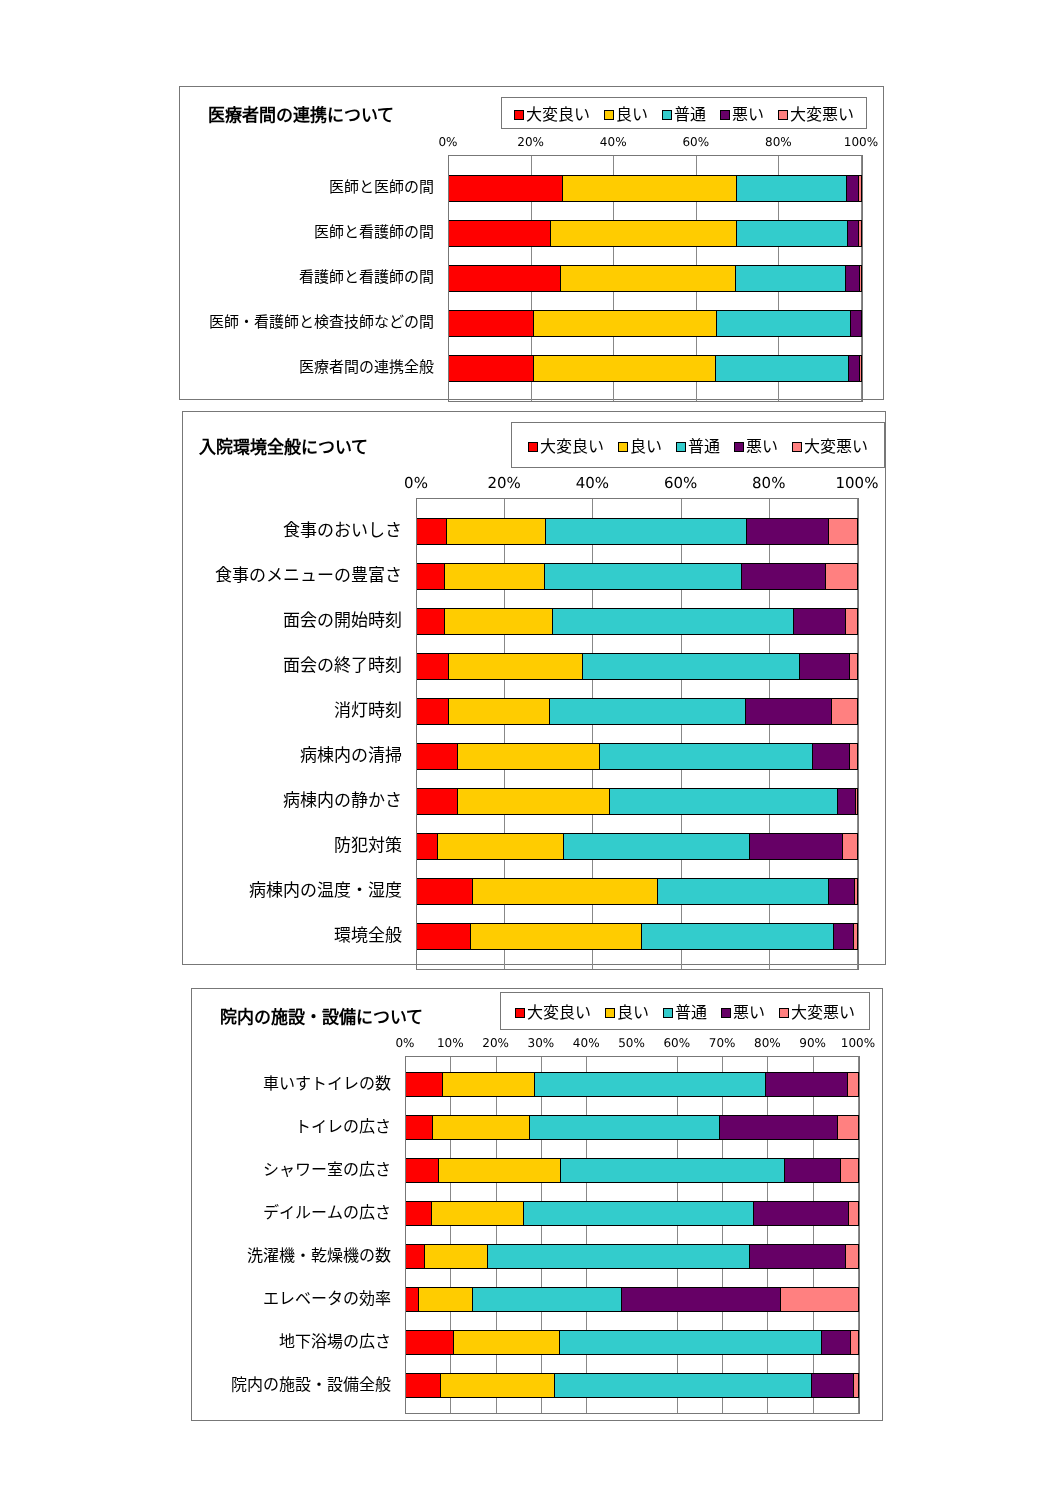医療者間の連携について
大変良い 良い 普通 悪い 大変悪い
0% 20% 40% 60% 80% 100%
医師と医師の間
医師と看護師の間
看護師と看護師の間
医師・看護師と検査技師などの間
医療者間の連携全般
入院環境全般について
大変良い 良い 普通 悪い 大変悪い
0% 20% 40% 60% 80% 100%
食事のおいしさ
食事のメニューの豊富さ
面会の開始時刻
面会の終了時刻
消灯時刻
病棟内の清掃
病棟内の静かさ
防犯対策
病棟内の温度・湿度
環境全般
院内の施設・設備について
大変良い 良い 普通 悪い 大変悪い
0% 10% 20% 30% 40% 50% 60% 70% 80% 90% 100%
車いすトイレの数
トイレの広さ
シャワー室の広さ
デイルームの広さ
洗濯機・乾燥機の数
エレベータの効率
地下浴場の広さ
院内の施設・設備全般